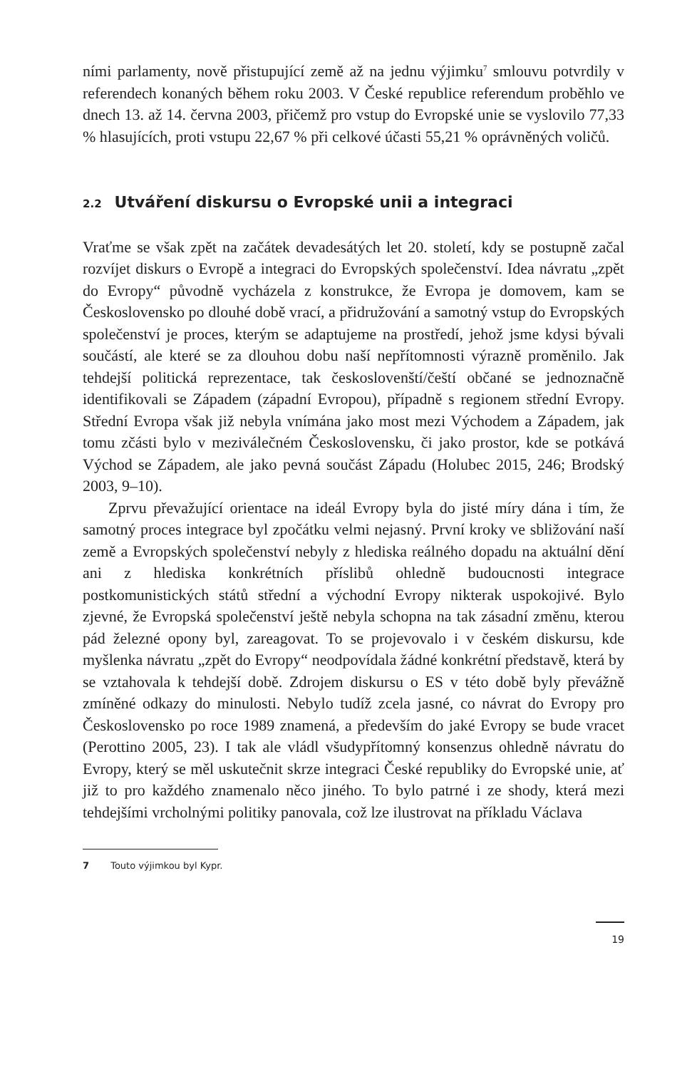ními parlamenty, nově přistupující země až na jednu výjimku<sup>7</sup> smlouvu potvrdily v referendech konaných během roku 2003. V České republice referendum proběhlo ve dnech 13. až 14. června 2003, přičemž pro vstup do Evropské unie se vyslovilo 77,33 % hlasujících, proti vstupu 22,67 % při celkové účasti 55,21 % oprávněných voličů.
2.2 Utváření diskursu o Evropské unii a integraci
Vraťme se však zpět na začátek devadesátých let 20. století, kdy se postupně začal rozvíjet diskurs o Evropě a integraci do Evropských společenství. Idea návratu „zpět do Evropy“ původně vycházela z konstrukce, že Evropa je domovem, kam se Československo po dlouhé době vrací, a přidružování a samotný vstup do Evropských společenství je proces, kterým se adaptujeme na prostředí, jehož jsme kdysi bývali součástí, ale které se za dlouhou dobu naší nepřítomnosti výrazně proměnilo. Jak tehdejší politická reprezentace, tak českoslovenští/čeští občané se jednoznačně identifikovali se Západem (západní Evropou), případně s regionem střední Evropy. Střední Evropa však již nebyla vnímána jako most mezi Východem a Západem, jak tomu zčásti bylo v meziválečném Československu, či jako prostor, kde se potkává Východ se Západem, ale jako pevná součást Západu (Holubec 2015, 246; Brodský 2003, 9–10).
Zprvu převažující orientace na ideál Evropy byla do jisté míry dána i tím, že samotný proces integrace byl zpočátku velmi nejasný. První kroky ve sbližování naší země a Evropských společenství nebyly z hlediska reálného dopadu na aktuální dění ani z hlediska konkrétních příslibů ohledně budoucnosti integrace postkomunistických států střední a východní Evropy nikterak uspokojivé. Bylo zjevné, že Evropská společenství ještě nebyla schopna na tak zásadní změnu, kterou pád železné opony byl, zareagovat. To se projevovalo i v českém diskursu, kde myšlenka návratu „zpět do Evropy“ neodpovídala žádné konkrétní představě, která by se vztahovala k tehdejší době. Zdrojem diskursu o ES v této době byly převážně zmíněné odkazy do minulosti. Nebylo tudíž zcela jasné, co návrat do Evropy pro Československo po roce 1989 znamená, a především do jaké Evropy se bude vracet (Perottino 2005, 23). I tak ale vládl všudypřítomný konsenzus ohledně návratu do Evropy, který se měl uskutečnit skrze integraci České republiky do Evropské unie, ať již to pro každého znamenalo něco jiného. To bylo patrné i ze shody, která mezi tehdejšími vrcholnými politiky panovala, což lze ilustrovat na příkladu Václava
7 Touto výjimkou byl Kypr.
19